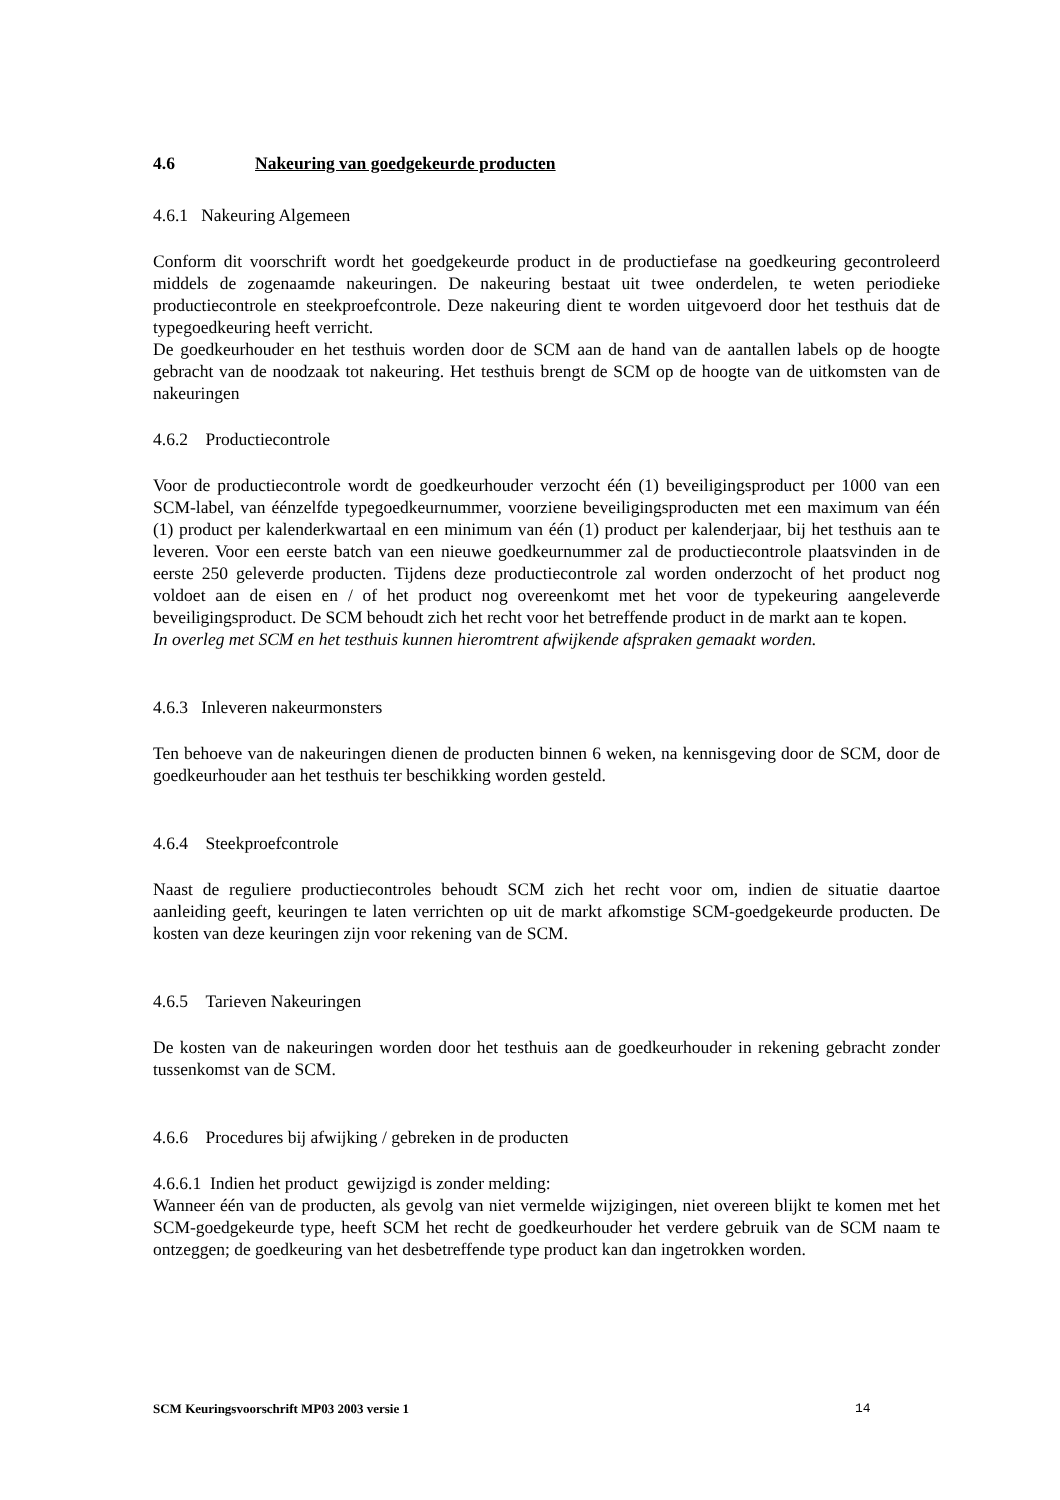4.6 Nakeuring van goedgekeurde producten
4.6.1 Nakeuring Algemeen
Conform dit voorschrift wordt het goedgekeurde product in de productiefase na goedkeuring gecontroleerd middels de zogenaamde nakeuringen. De nakeuring bestaat uit twee onderdelen, te weten periodieke productiecontrole en steekproefcontrole. Deze nakeuring dient te worden uitgevoerd door het testhuis dat de typegoedkeuring heeft verricht.
De goedkeurhouder en het testhuis worden door de SCM aan de hand van de aantallen labels op de hoogte gebracht van de noodzaak tot nakeuring. Het testhuis brengt de SCM op de hoogte van de uitkomsten van de nakeuringen
4.6.2 Productiecontrole
Voor de productiecontrole wordt de goedkeurhouder verzocht één (1) beveiligingsproduct per 1000 van een SCM-label, van éénzelfde typegoedkeurnummer, voorziene beveiligingsproducten met een maximum van één (1) product per kalenderkwartaal en een minimum van één (1) product per kalenderjaar, bij het testhuis aan te leveren. Voor een eerste batch van een nieuwe goedkeurnummer zal de productiecontrole plaatsvinden in de eerste 250 geleverde producten. Tijdens deze productiecontrole zal worden onderzocht of het product nog voldoet aan de eisen en / of het product nog overeenkomt met het voor de typekeuring aangeleverde beveiligingsproduct. De SCM behoudt zich het recht voor het betreffende product in de markt aan te kopen.
In overleg met SCM en het testhuis kunnen hieromtrent afwijkende afspraken gemaakt worden.
4.6.3 Inleveren nakeurmonsters
Ten behoeve van de nakeuringen dienen de producten binnen 6 weken, na kennisgeving door de SCM, door de goedkeurhouder aan het testhuis ter beschikking worden gesteld.
4.6.4 Steekproefcontrole
Naast de reguliere productiecontroles behoudt SCM zich het recht voor om, indien de situatie daartoe aanleiding geeft, keuringen te laten verrichten op uit de markt afkomstige SCM-goedgekeurde producten. De kosten van deze keuringen zijn voor rekening van de SCM.
4.6.5 Tarieven Nakeuringen
De kosten van de nakeuringen worden door het testhuis aan de goedkeurhouder in rekening gebracht zonder tussenkomst van de SCM.
4.6.6 Procedures bij afwijking / gebreken in de producten
4.6.6.1 Indien het product gewijzigd is zonder melding:
Wanneer één van de producten, als gevolg van niet vermelde wijzigingen, niet overeen blijkt te komen met het SCM-goedgekeurde type, heeft SCM het recht de goedkeurhouder het verdere gebruik van de SCM naam te ontzeggen; de goedkeuring van het desbetreffende type product kan dan ingetrokken worden.
SCM Keuringsvoorschrift MP03 2003 versie 1 14